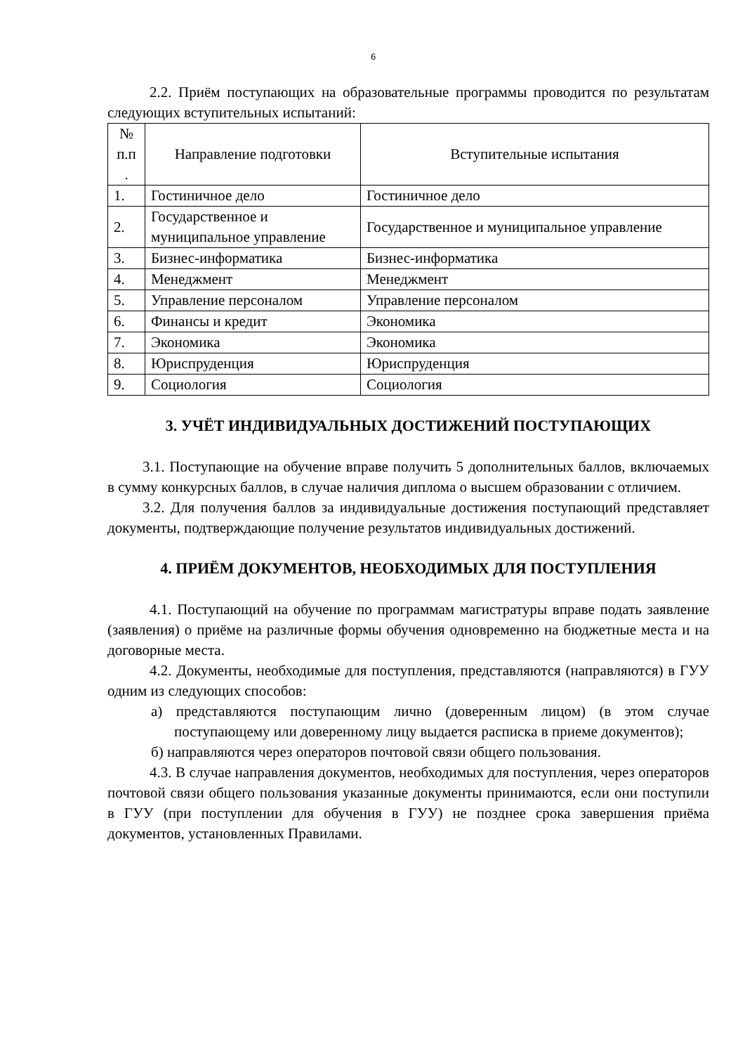6
2.2. Приём поступающих на образовательные программы проводится по результатам следующих вступительных испытаний:
| № п.п . | Направление подготовки | Вступительные испытания |
| --- | --- | --- |
| 1. | Гостиничное дело | Гостиничное дело |
| 2. | Государственное и муниципальное управление | Государственное и муниципальное управление |
| 3. | Бизнес-информатика | Бизнес-информатика |
| 4. | Менеджмент | Менеджмент |
| 5. | Управление персоналом | Управление персоналом |
| 6. | Финансы и кредит | Экономика |
| 7. | Экономика | Экономика |
| 8. | Юриспруденция | Юриспруденция |
| 9. | Социология | Социология |
3. УЧЁТ ИНДИВИДУАЛЬНЫХ ДОСТИЖЕНИЙ ПОСТУПАЮЩИХ
3.1. Поступающие на обучение вправе получить 5 дополнительных баллов, включаемых в сумму конкурсных баллов, в случае наличия диплома о высшем образовании с отличием.
3.2. Для получения баллов за индивидуальные достижения поступающий представляет документы, подтверждающие получение результатов индивидуальных достижений.
4. ПРИЁМ ДОКУМЕНТОВ, НЕОБХОДИМЫХ ДЛЯ ПОСТУПЛЕНИЯ
4.1. Поступающий на обучение по программам магистратуры вправе подать заявление (заявления) о приёме на различные формы обучения одновременно на бюджетные места и на договорные места.
4.2. Документы, необходимые для поступления, представляются (направляются) в ГУУ одним из следующих способов:
а) представляются поступающим лично (доверенным лицом) (в этом случае поступающему или доверенному лицу выдается расписка в приеме документов);
б) направляются через операторов почтовой связи общего пользования.
4.3. В случае направления документов, необходимых для поступления, через операторов почтовой связи общего пользования указанные документы принимаются, если они поступили в ГУУ (при поступлении для обучения в ГУУ) не позднее срока завершения приёма документов, установленных Правилами.